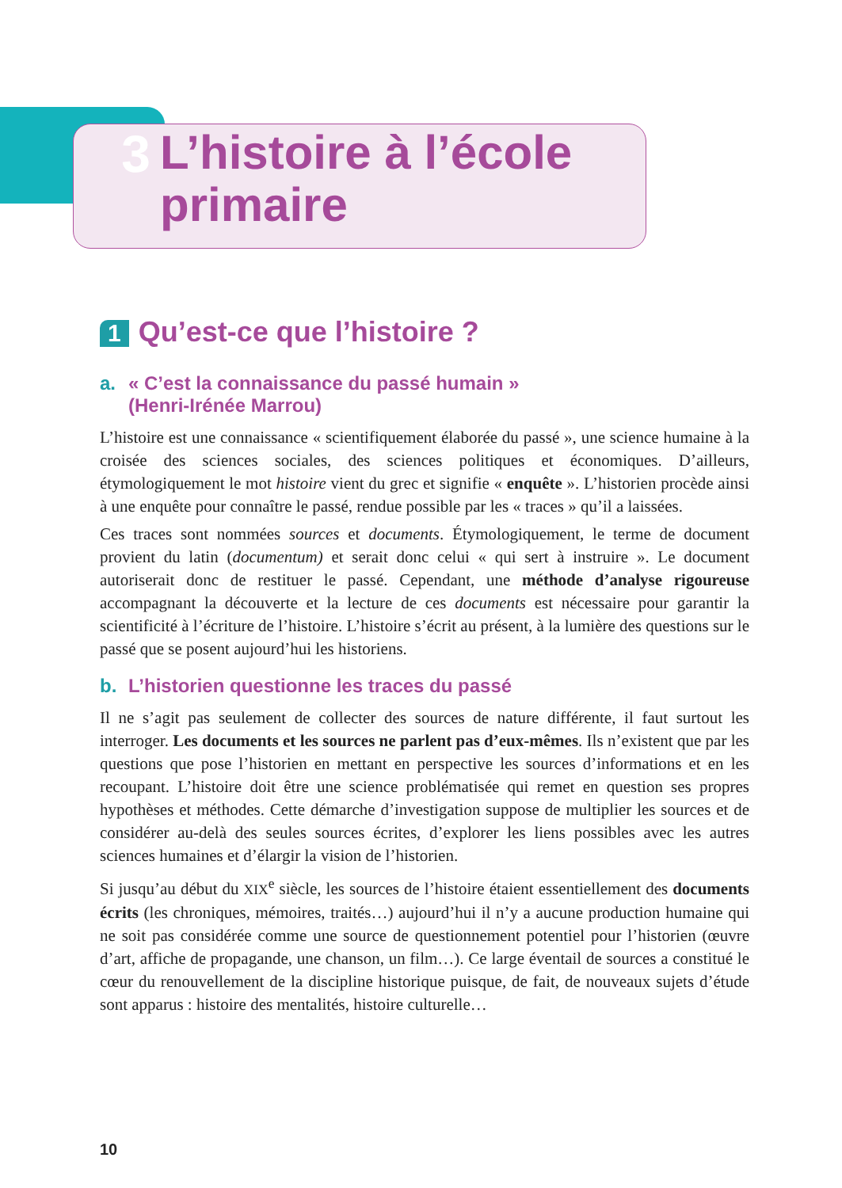3
L’histoire à l’école
primaire
1 Qu’est-ce que l’histoire ?
a. « C’est la connaissance du passé humain »
(Henri-Irénée Marrou)
L’histoire est une connaissance « scientifiquement élaborée du passé », une science humaine à la croisée des sciences sociales, des sciences politiques et économiques. D’ailleurs, étymologiquement le mot histoire vient du grec et signifie « enquête ». L’historien procède ainsi à une enquête pour connaître le passé, rendue possible par les « traces » qu’il a laissées.
Ces traces sont nommées sources et documents. Étymologiquement, le terme de document provient du latin (documentum) et serait donc celui « qui sert à instruire ». Le document autoriserait donc de restituer le passé. Cependant, une méthode d’analyse rigoureuse accompagnant la découverte et la lecture de ces documents est nécessaire pour garantir la scientificité à l’écriture de l’histoire. L’histoire s’écrit au présent, à la lumière des questions sur le passé que se posent aujourd’hui les historiens.
b. L’historien questionne les traces du passé
Il ne s’agit pas seulement de collecter des sources de nature différente, il faut surtout les interroger. Les documents et les sources ne parlent pas d’eux-mêmes. Ils n’existent que par les questions que pose l’historien en mettant en perspective les sources d’informations et en les recoupant. L’histoire doit être une science problématisée qui remet en question ses propres hypothèses et méthodes. Cette démarche d’investigation suppose de multiplier les sources et de considérer au-delà des seules sources écrites, d’explorer les liens possibles avec les autres sciences humaines et d’élargir la vision de l’historien.
Si jusqu’au début du XIX<sup>e</sup> siècle, les sources de l’histoire étaient essentiellement des documents écrits (les chroniques, mémoires, traités…) aujourd’hui il n’y a aucune production humaine qui ne soit pas considérée comme une source de questionnement potentiel pour l’historien (œuvre d’art, affiche de propagande, une chanson, un film…). Ce large éventail de sources a constitué le cœur du renouvellement de la discipline historique puisque, de fait, de nouveaux sujets d’étude sont apparus : histoire des mentalités, histoire culturelle…
10